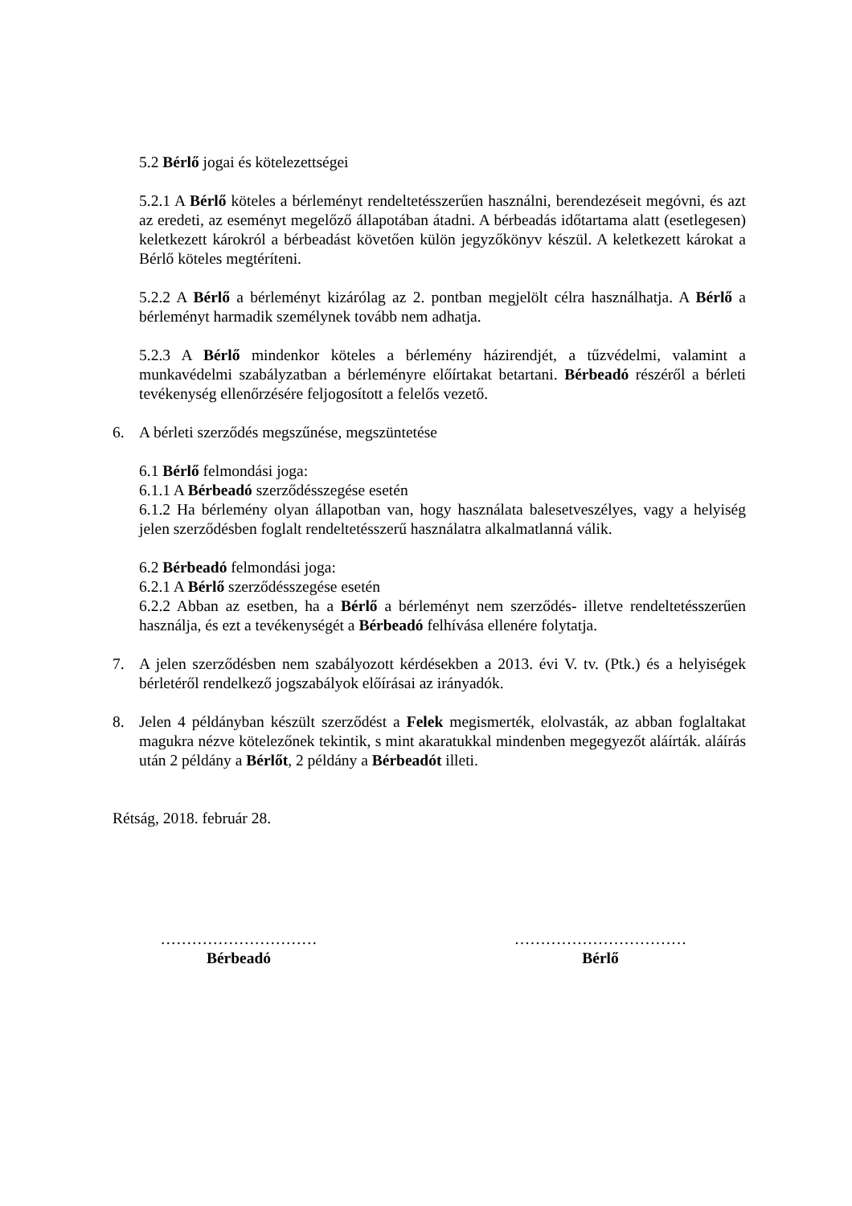5.2 Bérlő jogai és kötelezettségei
5.2.1 A Bérlő köteles a bérleményt rendeltetésszerűen használni, berendezéseit megóvni, és azt az eredeti, az eseményt megelőző állapotában átadni. A bérbeadás időtartama alatt (esetlegesen) keletkezett károkról a bérbeadást követően külön jegyzőkönyv készül. A keletkezett károkat a Bérlő köteles megtéríteni.
5.2.2 A Bérlő a bérleményt kizárólag az 2. pontban megjelölt célra használhatja. A Bérlő a bérleményt harmadik személynek tovább nem adhatja.
5.2.3 A Bérlő mindenkor köteles a bérlemény házirendjét, a tűzvédelmi, valamint a munkavédelmi szabályzatban a bérleményre előírtakat betartani. Bérbeadó részéről a bérleti tevékenység ellenőrzésére feljogosított a felelős vezető.
6. A bérleti szerződés megszűnése, megszüntetése
6.1 Bérlő felmondási joga:
6.1.1 A Bérbeadó szerződésszegése esetén
6.1.2 Ha bérlemény olyan állapotban van, hogy használata balesetveszélyes, vagy a helyiség jelen szerződésben foglalt rendeltetésszerű használatra alkalmatlanná válik.
6.2 Bérbeadó felmondási joga:
6.2.1 A Bérlő szerződésszegése esetén
6.2.2 Abban az esetben, ha a Bérlő a bérleményt nem szerződés- illetve rendeltetésszerűen használja, és ezt a tevékenységét a Bérbeadó felhívása ellenére folytatja.
7. A jelen szerződésben nem szabályozott kérdésekben a 2013. évi V. tv. (Ptk.) és a helyiségek bérletéről rendelkező jogszabályok előírásai az irányadók.
8. Jelen 4 példányban készült szerződést a Felek megismerték, elolvasták, az abban foglaltakat magukra nézve kötelezőnek tekintik, s mint akaratukkal mindenben megegyezőt aláírták. aláírás után 2 példány a Bérlőt, 2 példány a Bérbeadót illeti.
Rétság, 2018. február 28.
…………………………
Bérbeadó
……………………………
Bérlő